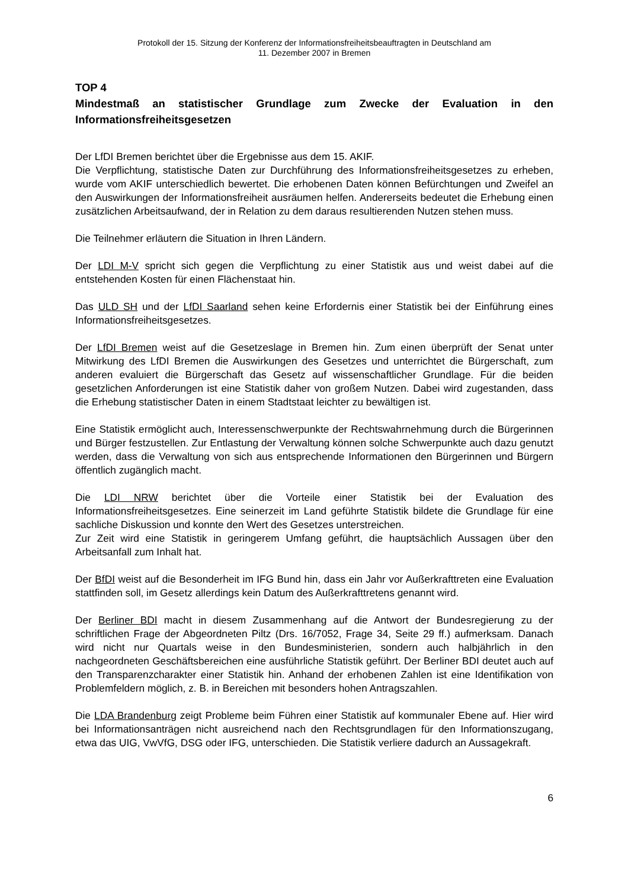Protokoll der 15. Sitzung der Konferenz der Informationsfreiheitsbeauftragten in Deutschland am
11. Dezember 2007 in Bremen
TOP 4
Mindestmaß an statistischer Grundlage zum Zwecke der Evaluation in den Informationsfreiheitsgesetzen
Der LfDI Bremen berichtet über die Ergebnisse aus dem 15. AKIF.
Die Verpflichtung, statistische Daten zur Durchführung des Informationsfreiheitsgesetzes zu erheben, wurde vom AKIF unterschiedlich bewertet. Die erhobenen Daten können Befürchtungen und Zweifel an den Auswirkungen der Informationsfreiheit ausräumen helfen. Andererseits bedeutet die Erhebung einen zusätzlichen Arbeitsaufwand, der in Relation zu dem daraus resultierenden Nutzen stehen muss.
Die Teilnehmer erläutern die Situation in Ihren Ländern.
Der LDI M-V spricht sich gegen die Verpflichtung zu einer Statistik aus und weist dabei auf die entstehenden Kosten für einen Flächenstaat hin.
Das ULD SH und der LfDI Saarland sehen keine Erfordernis einer Statistik bei der Einführung eines Informationsfreiheitsgesetzes.
Der LfDI Bremen weist auf die Gesetzeslage in Bremen hin. Zum einen überprüft der Senat unter Mitwirkung des LfDI Bremen die Auswirkungen des Gesetzes und unterrichtet die Bürgerschaft, zum anderen evaluiert die Bürgerschaft das Gesetz auf wissenschaftlicher Grundlage. Für die beiden gesetzlichen Anforderungen ist eine Statistik daher von großem Nutzen. Dabei wird zugestanden, dass die Erhebung statistischer Daten in einem Stadtstaat leichter zu bewältigen ist.
Eine Statistik ermöglicht auch, Interessenschwerpunkte der Rechtswahrnehmung durch die Bürgerinnen und Bürger festzustellen. Zur Entlastung der Verwaltung können solche Schwerpunkte auch dazu genutzt werden, dass die Verwaltung von sich aus entsprechende Informationen den Bürgerinnen und Bürgern öffentlich zugänglich macht.
Die LDI NRW berichtet über die Vorteile einer Statistik bei der Evaluation des Informationsfreiheitsgesetzes. Eine seinerzeit im Land geführte Statistik bildete die Grundlage für eine sachliche Diskussion und konnte den Wert des Gesetzes unterstreichen.
Zur Zeit wird eine Statistik in geringerem Umfang geführt, die hauptsächlich Aussagen über den Arbeitsanfall zum Inhalt hat.
Der BfDI weist auf die Besonderheit im IFG Bund hin, dass ein Jahr vor Außerkrafttreten eine Evaluation stattfinden soll, im Gesetz allerdings kein Datum des Außerkrafttretens genannt wird.
Der Berliner BDI macht in diesem Zusammenhang auf die Antwort der Bundesregierung zu der schriftlichen Frage der Abgeordneten Piltz (Drs. 16/7052, Frage 34, Seite 29 ff.) aufmerksam. Danach wird nicht nur Quartals weise in den Bundesministerien, sondern auch halbjährlich in den nachgeordneten Geschäftsbereichen eine ausführliche Statistik geführt. Der Berliner BDI deutet auch auf den Transparenzcharakter einer Statistik hin. Anhand der erhobenen Zahlen ist eine Identifikation von Problemfeldern möglich, z. B. in Bereichen mit besonders hohen Antragszahlen.
Die LDA Brandenburg zeigt Probleme beim Führen einer Statistik auf kommunaler Ebene auf. Hier wird bei Informationsanträgen nicht ausreichend nach den Rechtsgrundlagen für den Informationszugang, etwa das UIG, VwVfG, DSG oder IFG, unterschieden. Die Statistik verliere dadurch an Aussagekraft.
6